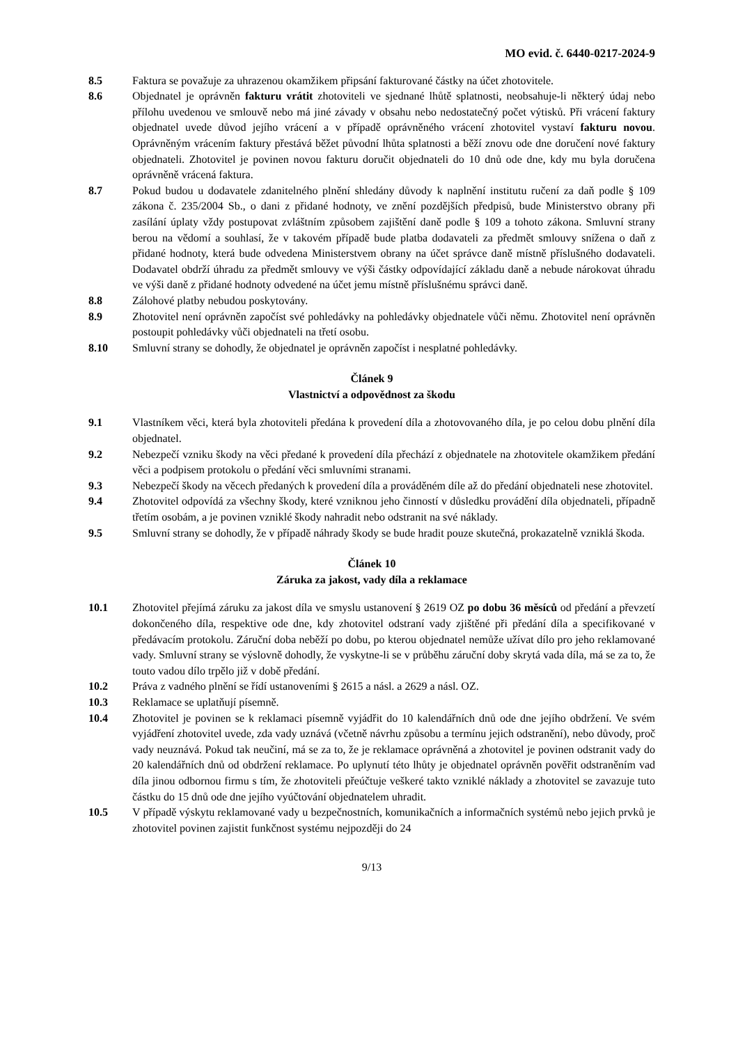MO evid. č. 6440-0217-2024-9
8.5 Faktura se považuje za uhrazenou okamžikem připsání fakturované částky na účet zhotovitele.
8.6 Objednatel je oprávněn fakturu vrátit zhotoviteli ve sjednané lhůtě splatnosti, neobsahuje-li některý údaj nebo přílohu uvedenou ve smlouvě nebo má jiné závady v obsahu nebo nedostatečný počet výtisků. Při vrácení faktury objednatel uvede důvod jejího vrácení a v případě oprávněného vrácení zhotovitel vystaví fakturu novou. Oprávněným vrácením faktury přestává běžet původní lhůta splatnosti a běží znovu ode dne doručení nové faktury objednateli. Zhotovitel je povinen novou fakturu doručit objednateli do 10 dnů ode dne, kdy mu byla doručena oprávněně vrácená faktura.
8.7 Pokud budou u dodavatele zdanitelného plnění shledány důvody k naplnění institutu ručení za daň podle § 109 zákona č. 235/2004 Sb., o dani z přidané hodnoty, ve znění pozdějších předpisů, bude Ministerstvo obrany při zasílání úplaty vždy postupovat zvláštním způsobem zajištění daně podle § 109 a tohoto zákona. Smluvní strany berou na vědomí a souhlasí, že v takovém případě bude platba dodavateli za předmět smlouvy snížena o daň z přidané hodnoty, která bude odvedena Ministerstvem obrany na účet správce daně místně příslušného dodavateli. Dodavatel obdrží úhradu za předmět smlouvy ve výši částky odpovídající základu daně a nebude nárokovat úhradu ve výši daně z přidané hodnoty odvedené na účet jemu místně příslušnému správci daně.
8.8 Zálohové platby nebudou poskytovány.
8.9 Zhotovitel není oprávněn započíst své pohledávky na pohledávky objednatele vůči němu. Zhotovitel není oprávněn postoupit pohledávky vůči objednateli na třetí osobu.
8.10 Smluvní strany se dohodly, že objednatel je oprávněn započíst i nesplatné pohledávky.
Článek 9
Vlastnictví a odpovědnost za škodu
9.1 Vlastníkem věci, která byla zhotoviteli předána k provedení díla a zhotovovaného díla, je po celou dobu plnění díla objednatel.
9.2 Nebezpečí vzniku škody na věci předané k provedení díla přechází z objednatele na zhotovitele okamžikem předání věci a podpisem protokolu o předání věci smluvními stranami.
9.3 Nebezpečí škody na věcech předaných k provedení díla a prováděném díle až do předání objednateli nese zhotovitel.
9.4 Zhotovitel odpovídá za všechny škody, které vzniknou jeho činností v důsledku provádění díla objednateli, případně třetím osobám, a je povinen vzniklé škody nahradit nebo odstranit na své náklady.
9.5 Smluvní strany se dohodly, že v případě náhrady škody se bude hradit pouze skutečná, prokazatelně vzniklá škoda.
Článek 10
Záruka za jakost, vady díla a reklamace
10.1 Zhotovitel přejímá záruku za jakost díla ve smyslu ustanovení § 2619 OZ po dobu 36 měsíců od předání a převzetí dokončeného díla, respektive ode dne, kdy zhotovitel odstraní vady zjištěné při předání díla a specifikované v předávacím protokolu. Záruční doba neběží po dobu, po kterou objednatel nemůže užívat dílo pro jeho reklamované vady. Smluvní strany se výslovně dohodly, že vyskytne-li se v průběhu záruční doby skrytá vada díla, má se za to, že touto vadou dílo trpělo již v době předání.
10.2 Práva z vadného plnění se řídí ustanoveními § 2615 a násl. a 2629 a násl. OZ.
10.3 Reklamace se uplatňují písemně.
10.4 Zhotovitel je povinen se k reklamaci písemně vyjádřit do 10 kalendářních dnů ode dne jejího obdržení. Ve svém vyjádření zhotovitel uvede, zda vady uznává (včetně návrhu způsobu a termínu jejich odstranění), nebo důvody, proč vady neuznává. Pokud tak neučiní, má se za to, že je reklamace oprávněná a zhotovitel je povinen odstranit vady do 20 kalendářních dnů od obdržení reklamace. Po uplynutí této lhůty je objednatel oprávněn pověřit odstraněním vad díla jinou odbornou firmu s tím, že zhotoviteli přeúčtuje veškeré takto vzniklé náklady a zhotovitel se zavazuje tuto částku do 15 dnů ode dne jejího vyúčtování objednatelem uhradit.
10.5 V případě výskytu reklamované vady u bezpečnostních, komunikačních a informačních systémů nebo jejich prvků je zhotovitel povinen zajistit funkčnost systému nejpozději do 24
9/13